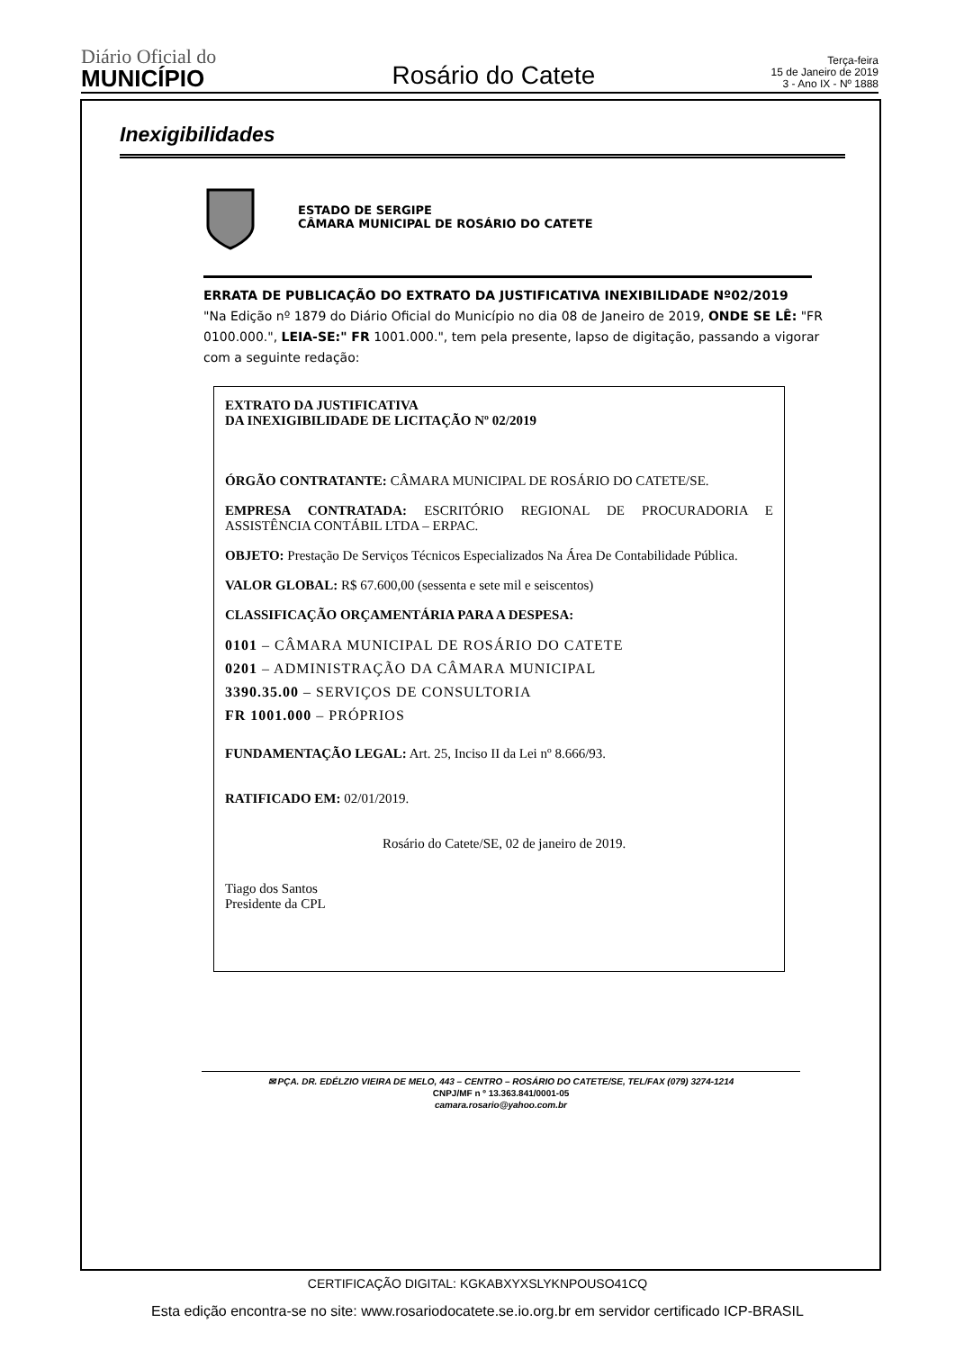Diário Oficial do
MUNICÍPIO
Rosário do Catete
Terça-feira
15 de Janeiro de 2019
3 - Ano IX - Nº 1888
Inexigibilidades
ESTADO DE SERGIPE
CÂMARA MUNICIPAL DE ROSÁRIO DO CATETE
ERRATA DE PUBLICAÇÃO DO EXTRATO DA JUSTIFICATIVA INEXIBILIDADE Nº02/2019
"Na Edição nº 1879 do Diário Oficial do Município no dia 08 de Janeiro de 2019, ONDE SE LÊ: "FR 0100.000.", LEIA-SE:" FR 1001.000.", tem pela presente, lapso de digitação, passando a vigorar com a seguinte redação:
EXTRATO DA JUSTIFICATIVA
DA INEXIGIBILIDADE DE LICITAÇÃO Nº 02/2019
ÓRGÃO CONTRATANTE: CÂMARA MUNICIPAL DE ROSÁRIO DO CATETE/SE.
EMPRESA CONTRATADA: ESCRITÓRIO REGIONAL DE PROCURADORIA E ASSISTÊNCIA CONTÁBIL LTDA – ERPAC.
OBJETO: Prestação De Serviços Técnicos Especializados Na Área De Contabilidade Pública.
VALOR GLOBAL: R$ 67.600,00 (sessenta e sete mil e seiscentos)
CLASSIFICAÇÃO ORÇAMENTÁRIA PARA A DESPESA:
0101 – CÂMARA MUNICIPAL DE ROSÁRIO DO CATETE
0201 – ADMINISTRAÇÃO DA CÂMARA MUNICIPAL
3390.35.00 – SERVIÇOS DE CONSULTORIA
FR 1001.000 – PRÓPRIOS
FUNDAMENTAÇÃO LEGAL: Art. 25, Inciso II da Lei nº 8.666/93.
RATIFICADO EM: 02/01/2019.
Rosário do Catete/SE, 02 de janeiro de 2019.
Tiago dos Santos
Presidente da CPL
✉ PÇA. DR. EDÉLZIO VIEIRA DE MELO, 443 – CENTRO – ROSÁRIO DO CATETE/SE, TEL/FAX (079) 3274-1214
CNPJ/MF n º 13.363.841/0001-05
camara.rosario@yahoo.com.br
CERTIFICAÇÃO DIGITAL: KGKABXYXSLYKNPOUSO41CQ
Esta edição encontra-se no site: www.rosariodocatete.se.io.org.br em servidor certificado ICP-BRASIL